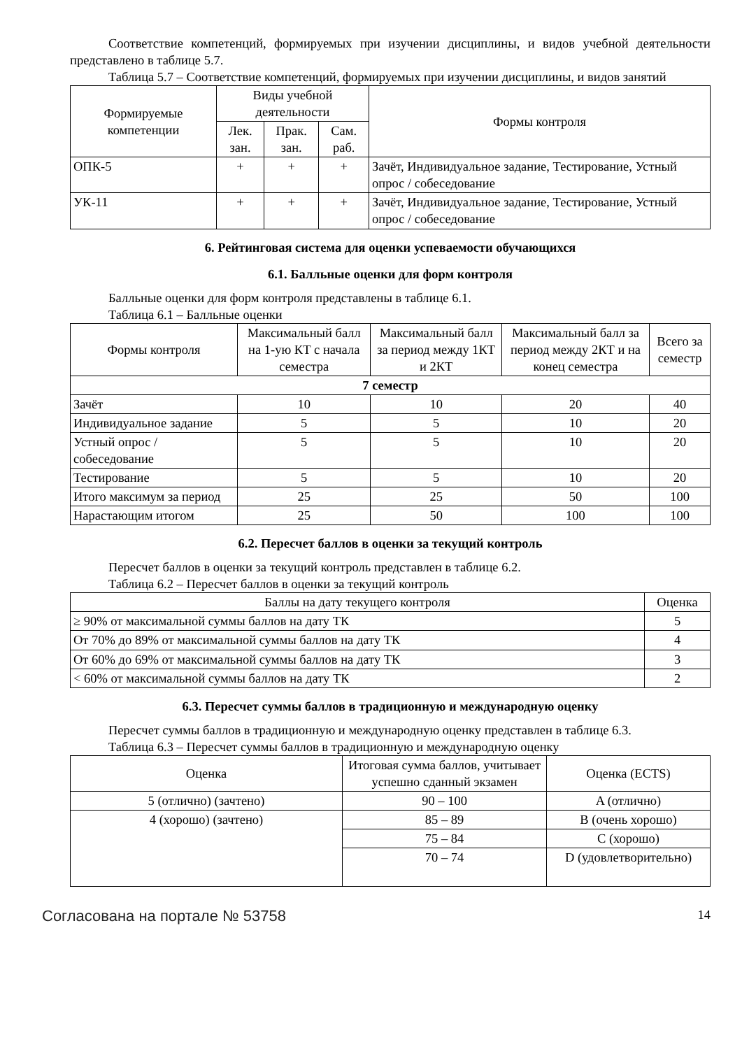Соответствие компетенций, формируемых при изучении дисциплины, и видов учебной деятельности представлено в таблице 5.7.
Таблица 5.7 – Соответствие компетенций, формируемых при изучении дисциплины, и видов занятий
| Формируемые компетенции | Виды учебной деятельности | | | Формы контроля |
| --- | --- | --- | --- | --- |
| | Лек. зан. | Прак. зан. | Сам. раб. | |
| ОПК-5 | + | + | + | Зачёт, Индивидуальное задание, Тестирование, Устный опрос / собеседование |
| УК-11 | + | + | + | Зачёт, Индивидуальное задание, Тестирование, Устный опрос / собеседование |
6. Рейтинговая система для оценки успеваемости обучающихся
6.1. Балльные оценки для форм контроля
Балльные оценки для форм контроля представлены в таблице 6.1.
Таблица 6.1 – Балльные оценки
| Формы контроля | Максимальный балл на 1-ую КТ с начала семестра | Максимальный балл за период между 1КТ и 2КТ | Максимальный балл за период между 2КТ и на конец семестра | Всего за семестр |
| --- | --- | --- | --- | --- |
| 7 семестр | | | | |
| Зачёт | 10 | 10 | 20 | 40 |
| Индивидуальное задание | 5 | 5 | 10 | 20 |
| Устный опрос / собеседование | 5 | 5 | 10 | 20 |
| Тестирование | 5 | 5 | 10 | 20 |
| Итого максимум за период | 25 | 25 | 50 | 100 |
| Нарастающим итогом | 25 | 50 | 100 | 100 |
6.2. Пересчет баллов в оценки за текущий контроль
Пересчет баллов в оценки за текущий контроль представлен в таблице 6.2.
Таблица 6.2 – Пересчет баллов в оценки за текущий контроль
| Баллы на дату текущего контроля | Оценка |
| --- | --- |
| ≥ 90% от максимальной суммы баллов на дату ТК | 5 |
| От 70% до 89% от максимальной суммы баллов на дату ТК | 4 |
| От 60% до 69% от максимальной суммы баллов на дату ТК | 3 |
| < 60% от максимальной суммы баллов на дату ТК | 2 |
6.3. Пересчет суммы баллов в традиционную и международную оценку
Пересчет суммы баллов в традиционную и международную оценку представлен в таблице 6.3.
Таблица 6.3 – Пересчет суммы баллов в традиционную и международную оценку
| Оценка | Итоговая сумма баллов, учитывает успешно сданный экзамен | Оценка (ECTS) |
| --- | --- | --- |
| 5 (отлично) (зачтено) | 90 – 100 | A (отлично) |
| 4 (хорошо) (зачтено) | 85 – 89 | B (очень хорошо) |
| | 75 – 84 | C (хорошо) |
| | 70 – 74 | D (удовлетворительно) |
Согласована на портале № 53758 14